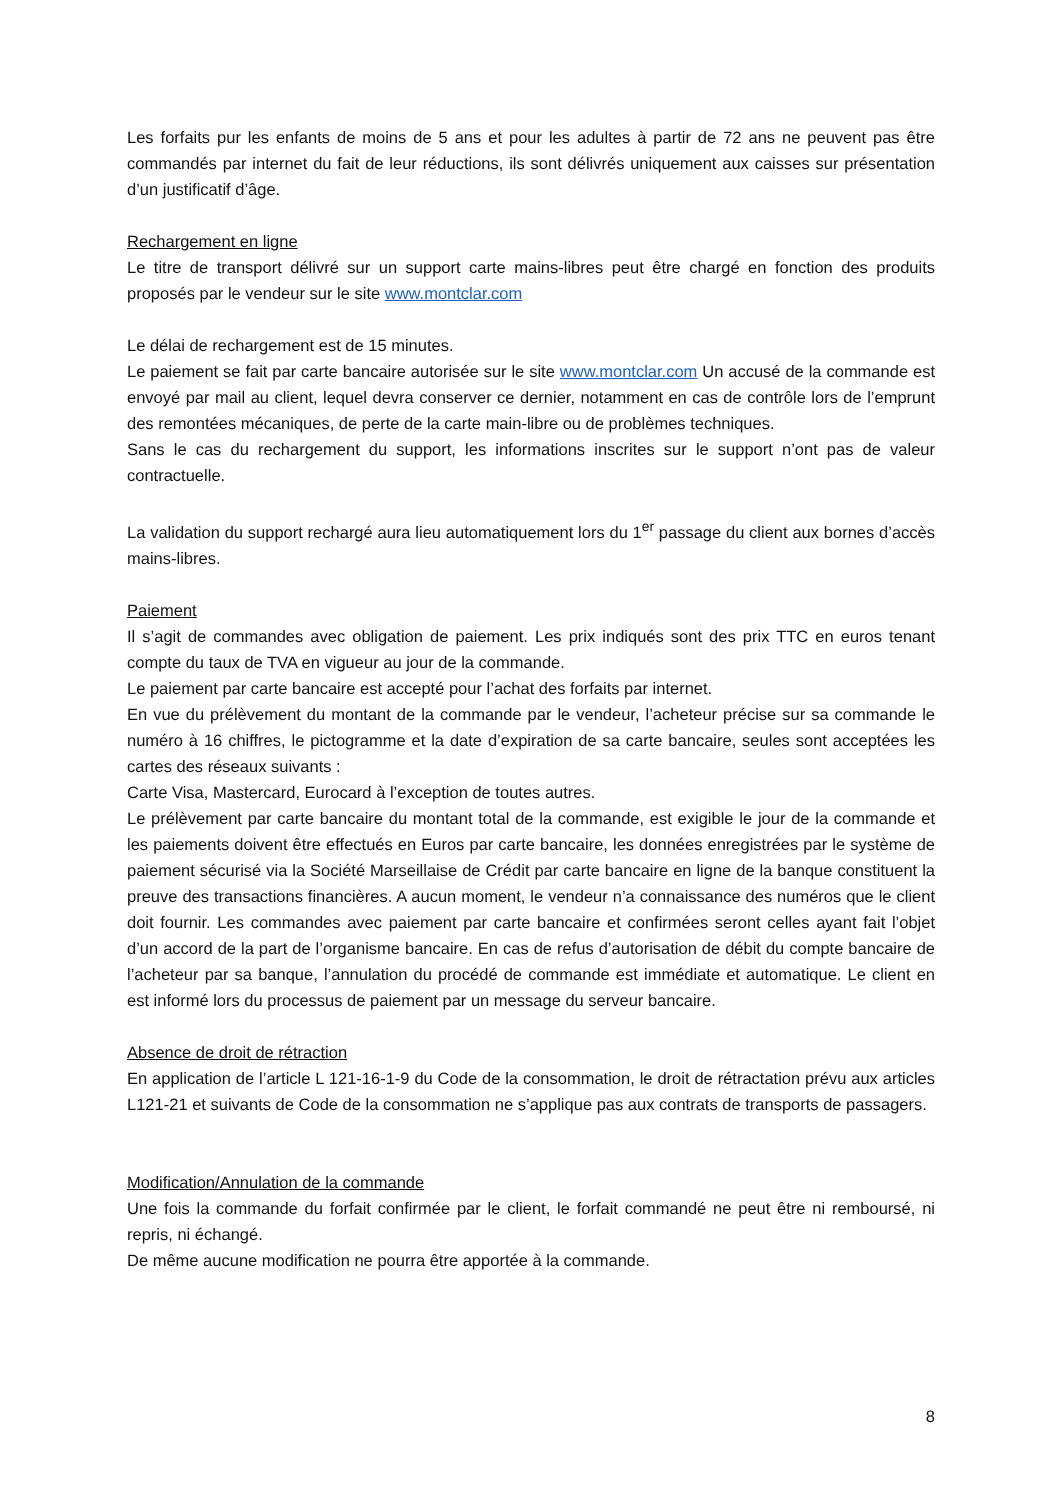Les forfaits pur les enfants de moins de 5 ans et pour les adultes à partir de 72 ans ne peuvent pas être commandés par internet du fait de leur réductions, ils sont délivrés uniquement aux caisses sur présentation d’un justificatif d’âge.
Rechargement en ligne
Le titre de transport délivré sur un support carte mains-libres peut être chargé en fonction des produits proposés par le vendeur sur le site www.montclar.com
Le délai de rechargement est de 15 minutes.
Le paiement se fait par carte bancaire autorisée sur le site www.montclar.com Un accusé de la commande est envoyé par mail au client, lequel devra conserver ce dernier, notamment en cas de contrôle lors de l’emprunt des remontées mécaniques, de perte de la carte main-libre ou de problèmes techniques.
Sans le cas du rechargement du support, les informations inscrites sur le support n’ont pas de valeur contractuelle.
La validation du support rechargé aura lieu automatiquement lors du 1<sup>er</sup> passage du client aux bornes d’accès mains-libres.
Paiement
Il s’agit de commandes avec obligation de paiement. Les prix indiqués sont des prix TTC en euros tenant compte du taux de TVA en vigueur au jour de la commande.
Le paiement par carte bancaire est accepté pour l’achat des forfaits par internet.
En vue du prélèvement du montant de la commande par le vendeur, l’acheteur précise sur sa commande le numéro à 16 chiffres, le pictogramme et la date d’expiration de sa carte bancaire, seules sont acceptées les cartes des réseaux suivants :
Carte Visa, Mastercard, Eurocard à l’exception de toutes autres.
Le prélèvement par carte bancaire du montant total de la commande, est exigible le jour de la commande et les paiements doivent être effectués en Euros par carte bancaire, les données enregistrées par le système de paiement sécurisé via la Société Marseillaise de Crédit par carte bancaire en ligne de la banque constituent la preuve des transactions financières. A aucun moment, le vendeur n’a connaissance des numéros que le client doit fournir. Les commandes avec paiement par carte bancaire et confirmées seront celles ayant fait l’objet d’un accord de la part de l’organisme bancaire. En cas de refus d’autorisation de débit du compte bancaire de l’acheteur par sa banque, l’annulation du procédé de commande est immédiate et automatique. Le client en est informé lors du processus de paiement par un message du serveur bancaire.
Absence de droit de rétraction
En application de l’article L 121-16-1-9 du Code de la consommation, le droit de rétractation prévu aux articles L121-21 et suivants de Code de la consommation ne s’applique pas aux contrats de transports de passagers.
Modification/Annulation de la commande
Une fois la commande du forfait confirmée par le client, le forfait commandé ne peut être ni remboursé, ni repris, ni échangé.
De même aucune modification ne pourra être apportée à la commande.
8